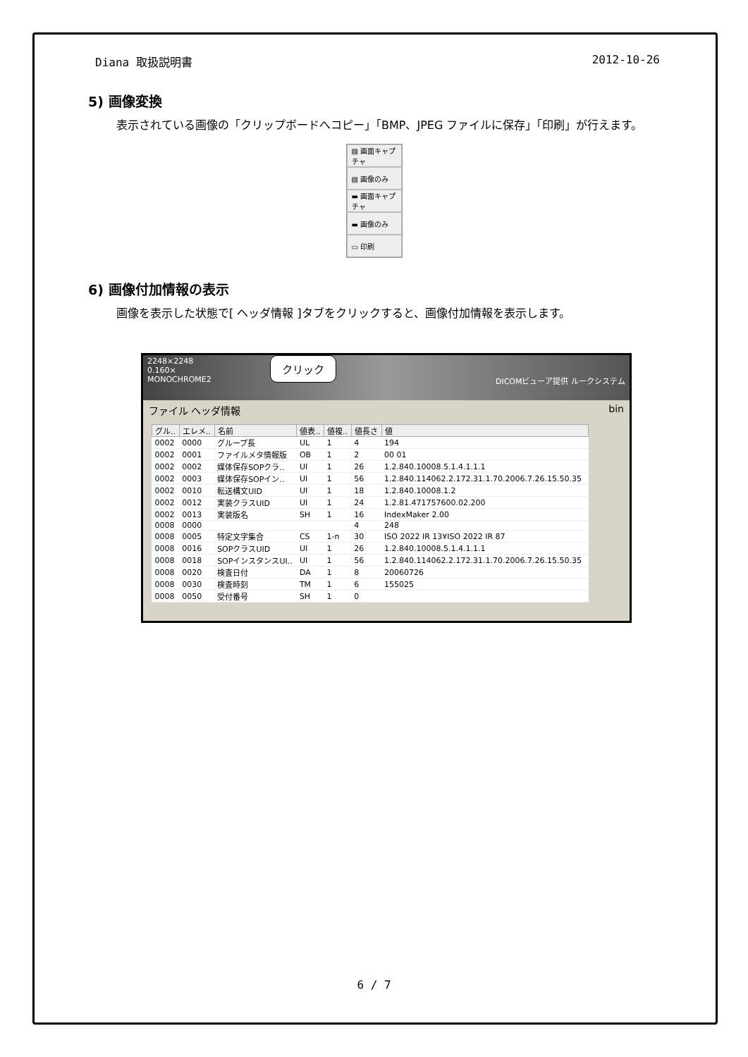Diana 取扱説明書 2012-10-26
5) 画像変換
表示されている画像の「クリップボードへコピー」「BMP、JPEG ファイルに保存」「印刷」が行えます。
▤ 画面キャプチャ
▤ 画像のみ
▬ 画面キャプチャ
▬ 画像のみ
▭ 印刷
6) 画像付加情報の表示
画像を表示した状態で[ ヘッダ情報 ]タブをクリックすると、画像付加情報を表示します。
2248×2248
0.160×
MONOCHROME2 DICOMビューア提供 ルークシステム
クリック
ファイル ヘッダ情報 bin
| グル.. | エレメ.. | 名前 | 値表.. | 値複.. | 値長さ | 値 |
| --- | --- | --- | --- | --- | --- | --- |
| 0002 | 0000 | グループ長 | UL | 1 | 4 | 194 |
| 0002 | 0001 | ファイルメタ情報版 | OB | 1 | 2 | 00 01 |
| 0002 | 0002 | 媒体保存SOPクラ.. | UI | 1 | 26 | 1.2.840.10008.5.1.4.1.1.1 |
| 0002 | 0003 | 媒体保存SOPイン.. | UI | 1 | 56 | 1.2.840.114062.2.172.31.1.70.2006.7.26.15.50.35 |
| 0002 | 0010 | 転送構文UID | UI | 1 | 18 | 1.2.840.10008.1.2 |
| 0002 | 0012 | 実装クラスUID | UI | 1 | 24 | 1.2.81.471757600.02.200 |
| 0002 | 0013 | 実装版名 | SH | 1 | 16 | IndexMaker 2.00 |
| 0008 | 0000 | | | | 4 | 248 |
| 0008 | 0005 | 特定文字集合 | CS | 1-n | 30 | ISO 2022 IR 13¥ISO 2022 IR 87 |
| 0008 | 0016 | SOPクラスUID | UI | 1 | 26 | 1.2.840.10008.5.1.4.1.1.1 |
| 0008 | 0018 | SOPインスタンスUI.. | UI | 1 | 56 | 1.2.840.114062.2.172.31.1.70.2006.7.26.15.50.35 |
| 0008 | 0020 | 検査日付 | DA | 1 | 8 | 20060726 |
| 0008 | 0030 | 検査時刻 | TM | 1 | 6 | 155025 |
| 0008 | 0050 | 受付番号 | SH | 1 | 0 | |
6 / 7